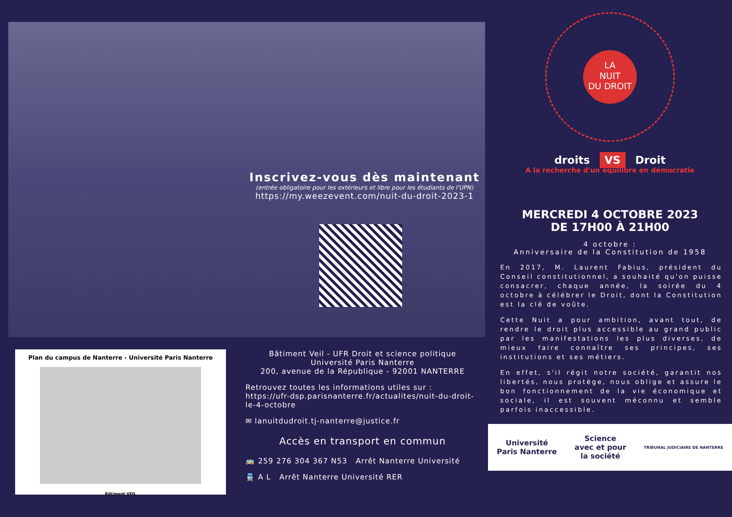Inscrivez-vous dès maintenant
(entrée obligatoire pour les extérieurs et libre pour les étudiants de l'UPN)
https://my.weezevent.com/nuit-du-droit-2023-1
Plan du campus de Nanterre - Université Paris Nanterre
Bâtiment VEIL
Bâtiment Veil - UFR Droit et science politique
Université Paris Nanterre
200, avenue de la République - 92001 NANTERRE
Retrouvez toutes les informations utiles sur :
https://ufr-dsp.parisnanterre.fr/actualites/nuit-du-droit-le-4-octobre
✉ lanuitdudroit.tj-nanterre@justice.fr
Accès en transport en commun
🚌 259 276 304 367 N53 Arrêt Nanterre Université
🚆 A L Arrêt Nanterre Université RER
LA
NUIT
DU DROIT
droits VS Droit
A la recherche d'un équilibre en démocratie
MERCREDI 4 OCTOBRE 2023
DE 17H00 À 21H00
4 octobre :
Anniversaire de la Constitution de 1958
En 2017, M. Laurent Fabius, président du Conseil constitutionnel, a souhaité qu'on puisse consacrer, chaque année, la soirée du 4 octobre à célébrer le Droit, dont la Constitution est la clé de voûte.
Cette Nuit a pour ambition, avant tout, de rendre le droit plus accessible au grand public par les manifestations les plus diverses, de mieux faire connaître ses principes, ses institutions et ses métiers.
En effet, s'il régit notre société, garantit nos libertés, nous protège, nous oblige et assure le bon fonctionnement de la vie économique et sociale, il est souvent méconnu et semble parfois inaccessible.
Université
Paris Nanterre Science
avec et pour
la société TRIBUNAL JUDICIAIRE DE NANTERRE